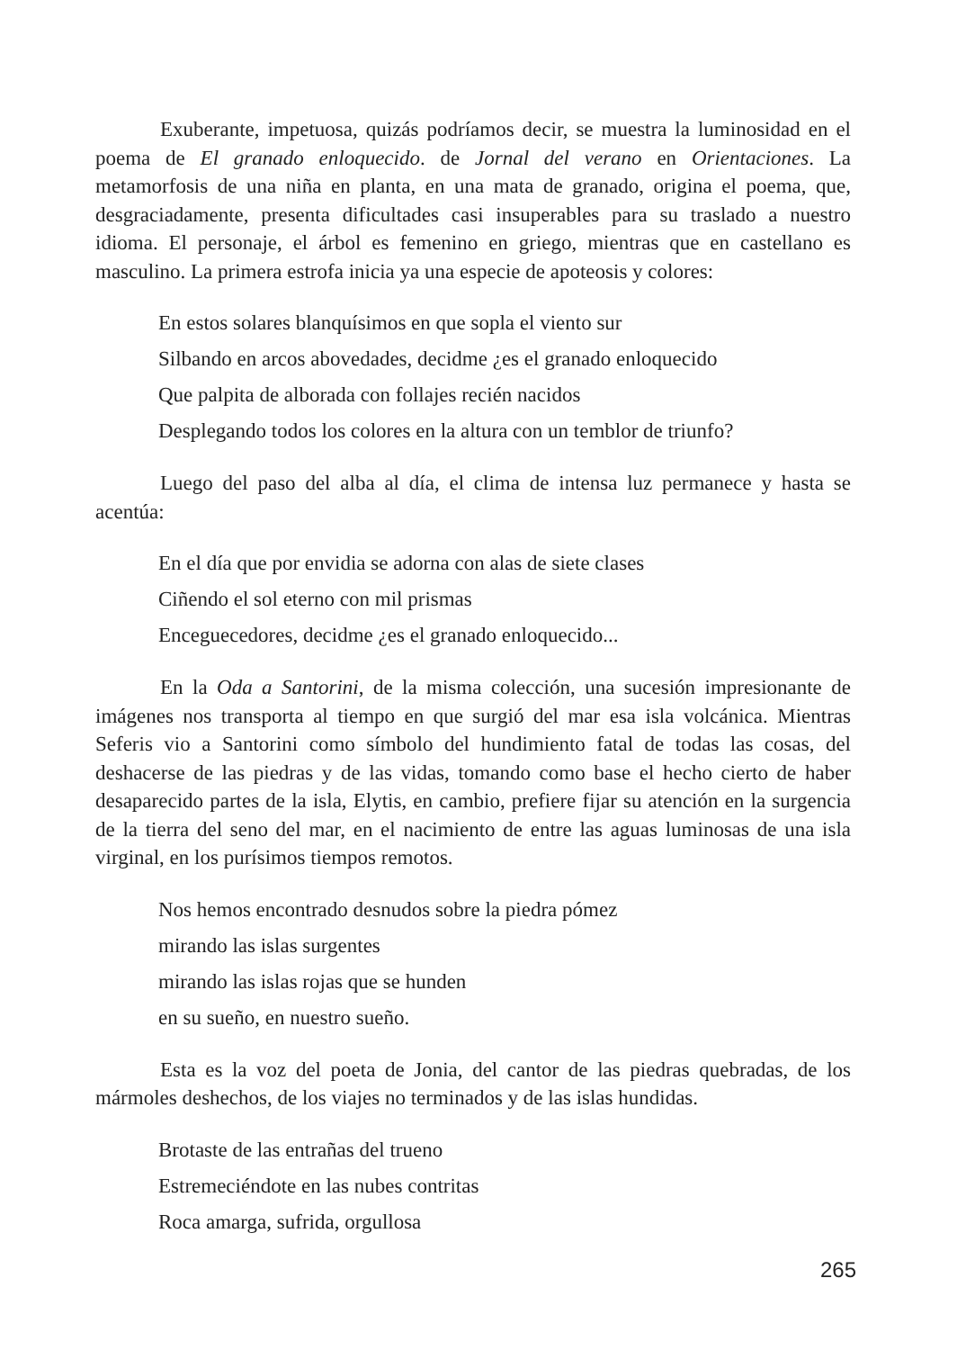Exuberante, impetuosa, quizás podríamos decir, se muestra la luminosidad en el poema de El granado enloquecido. de Jornal del verano en Orientaciones. La metamorfosis de una niña en planta, en una mata de granado, origina el poema, que, desgraciadamente, presenta dificultades casi insuperables para su traslado a nuestro idioma. El personaje, el árbol es femenino en griego, mientras que en castellano es masculino. La primera estrofa inicia ya una especie de apoteosis y colores:
En estos solares blanquísimos en que sopla el viento sur
Silbando en arcos abovedades, decidme ¿es el granado enloquecido
Que palpita de alborada con follajes recién nacidos
Desplegando todos los colores en la altura con un temblor de triunfo?
Luego del paso del alba al día, el clima de intensa luz permanece y hasta se acentúa:
En el día que por envidia se adorna con alas de siete clases
Ciñendo el sol eterno con mil prismas
Enceguecedores, decidme ¿es el granado enloquecido...
En la Oda a Santorini, de la misma colección, una sucesión impresionante de imágenes nos transporta al tiempo en que surgió del mar esa isla volcánica. Mientras Seferis vio a Santorini como símbolo del hundimiento fatal de todas las cosas, del deshacerse de las piedras y de las vidas, tomando como base el hecho cierto de haber desaparecido partes de la isla, Elytis, en cambio, prefiere fijar su atención en la surgencia de la tierra del seno del mar, en el nacimiento de entre las aguas luminosas de una isla virginal, en los purísimos tiempos remotos.
Nos hemos encontrado desnudos sobre la piedra pómez
mirando las islas surgentes
mirando las islas rojas que se hunden
en su sueño, en nuestro sueño.
Esta es la voz del poeta de Jonia, del cantor de las piedras quebradas, de los mármoles deshechos, de los viajes no terminados y de las islas hundidas.
Brotaste de las entrañas del trueno
Estremeciéndote en las nubes contritas
Roca amarga, sufrida, orgullosa
265